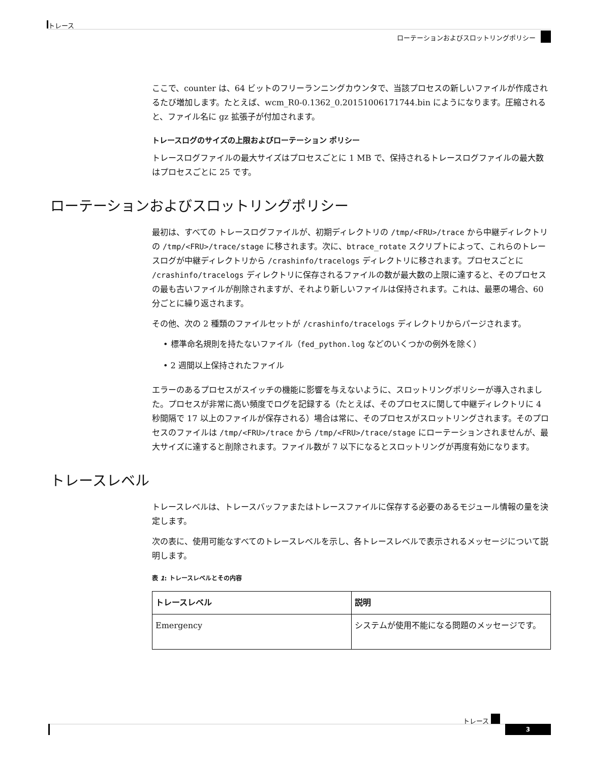トレース
ローテーションおよびスロットリングポリシー
ここで、counter は、64 ビットのフリーランニングカウンタで、当該プロセスの新しいファイルが作成されるたび増加します。たとえば、wcm_R0-0.1362_0.20151006171744.bin にようになります。圧縮されると、ファイル名に gz 拡張子が付加されます。
トレースログのサイズの上限およびローテーション ポリシー
トレースログファイルの最大サイズはプロセスごとに 1 MB で、保持されるトレースログファイルの最大数はプロセスごとに 25 です。
ローテーションおよびスロットリングポリシー
最初は、すべての トレースログファイルが、初期ディレクトリの /tmp/<FRU>/trace から中継ディレクトリの /tmp/<FRU>/trace/stage に移されます。次に、btrace_rotate スクリプトによって、これらのトレースログが中継ディレクトリから /crashinfo/tracelogs ディレクトリに移されます。プロセスごとに /crashinfo/tracelogs ディレクトリに保存されるファイルの数が最大数の上限に達すると、そのプロセスの最も古いファイルが削除されますが、それより新しいファイルは保持されます。これは、最悪の場合、60分ごとに繰り返されます。
その他、次の 2 種類のファイルセットが /crashinfo/tracelogs ディレクトリからパージされます。
• 標準命名規則を持たないファイル（fed_python.log などのいくつかの例外を除く）
• 2 週間以上保持されたファイル
エラーのあるプロセスがスイッチの機能に影響を与えないように、スロットリングポリシーが導入されました。プロセスが非常に高い頻度でログを記録する（たとえば、そのプロセスに関して中継ディレクトリに 4 秒間隔で 17 以上のファイルが保存される）場合は常に、そのプロセスがスロットリングされます。そのプロセスのファイルは /tmp/<FRU>/trace から /tmp/<FRU>/trace/stage にローテーションされませんが、最大サイズに達すると削除されます。ファイル数が 7 以下になるとスロットリングが再度有効になります。
トレースレベル
トレースレベルは、トレースバッファまたはトレースファイルに保存する必要のあるモジュール情報の量を決定します。
次の表に、使用可能なすべてのトレースレベルを示し、各トレースレベルで表示されるメッセージについて説明します。
表 1: トレースレベルとその内容
| トレースレベル | 説明 |
| --- | --- |
| Emergency | システムが使用不能になる問題のメッセージです。 |
トレース
3